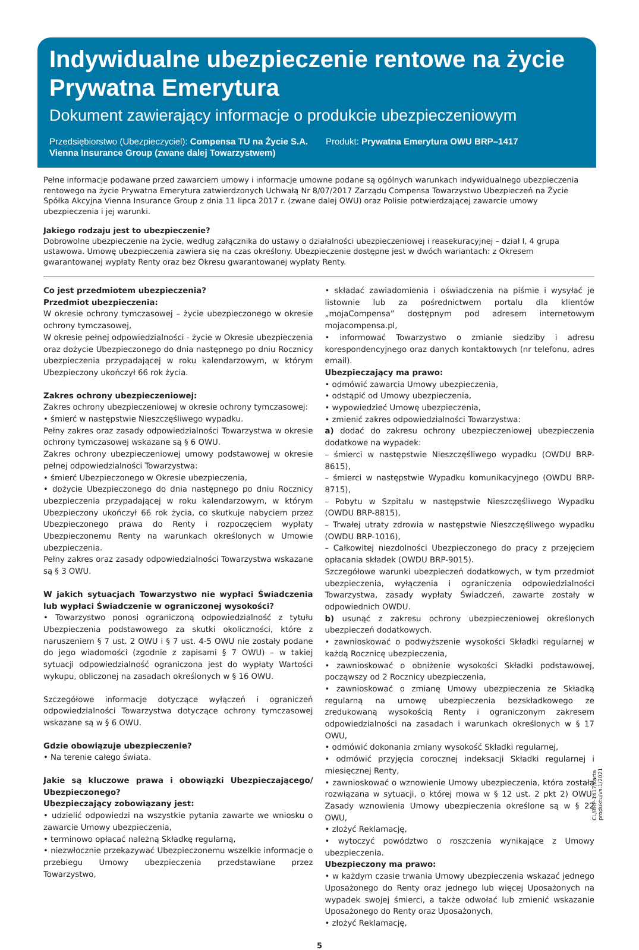Indywidualne ubezpieczenie rentowe na życie
Prywatna Emerytura
Dokument zawierający informacje o produkcie ubezpieczeniowym
Przedsiębiorstwo (Ubezpieczyciel): Compensa TU na Życie S.A. Vienna Insurance Group (zwane dalej Towarzystwem)
Produkt: Prywatna Emerytura OWU BRP–1417
Pełne informacje podawane przed zawarciem umowy i informacje umowne podane są ogólnych warunkach indywidualnego ubezpieczenia rentowego na życie Prywatna Emerytura zatwierdzonych Uchwałą Nr 8/07/2017 Zarządu Compensa Towarzystwo Ubezpieczeń na Życie Spółka Akcyjna Vienna Insurance Group z dnia 11 lipca 2017 r. (zwane dalej OWU) oraz Polisie potwierdzającej zawarcie umowy ubezpieczenia i jej warunki.
Jakiego rodzaju jest to ubezpieczenie?
Dobrowolne ubezpieczenie na życie, według załącznika do ustawy o działalności ubezpieczeniowej i reasekuracyjnej – dział I, 4 grupa ustawowa. Umowę ubezpieczenia zawiera się na czas określony. Ubezpieczenie dostępne jest w dwóch wariantach: z Okresem gwarantowanej wypłaty Renty oraz bez Okresu gwarantowanej wypłaty Renty.
Co jest przedmiotem ubezpieczenia?
Przedmiot ubezpieczenia:
W okresie ochrony tymczasowej – życie ubezpieczonego w okresie ochrony tymczasowej,
W okresie pełnej odpowiedzialności - życie w Okresie ubezpieczenia oraz dożycie Ubezpieczonego do dnia następnego po dniu Rocznicy ubezpieczenia przypadającej w roku kalendarzowym, w którym Ubezpieczony ukończył 66 rok życia.
Zakres ochrony ubezpieczeniowej:
Zakres ochrony ubezpieczeniowej w okresie ochrony tymczasowej:
• śmierć w następstwie Nieszczęśliwego wypadku.
Pełny zakres oraz zasady odpowiedzialności Towarzystwa w okresie ochrony tymczasowej wskazane są § 6 OWU.
Zakres ochrony ubezpieczeniowej umowy podstawowej w okresie pełnej odpowiedzialności Towarzystwa:
• śmierć Ubezpieczonego w Okresie ubezpieczenia,
• dożycie Ubezpieczonego do dnia następnego po dniu Rocznicy ubezpieczenia przypadającej w roku kalendarzowym, w którym Ubezpieczony ukończył 66 rok życia, co skutkuje nabyciem przez Ubezpieczonego prawa do Renty i rozpoczęciem wypłaty Ubezpieczonemu Renty na warunkach określonych w Umowie ubezpieczenia.
Pełny zakres oraz zasady odpowiedzialności Towarzystwa wskazane są § 3 OWU.
W jakich sytuacjach Towarzystwo nie wypłaci Świadczenia lub wypłaci Świadczenie w ograniczonej wysokości?
• Towarzystwo ponosi ograniczoną odpowiedzialność z tytułu Ubezpieczenia podstawowego za skutki okoliczności, które z naruszeniem § 7 ust. 2 OWU i § 7 ust. 4-5 OWU nie zostały podane do jego wiadomości (zgodnie z zapisami § 7 OWU) – w takiej sytuacji odpowiedzialność ograniczona jest do wypłaty Wartości wykupu, obliczonej na zasadach określonych w § 16 OWU.
Szczegółowe informacje dotyczące wyłączeń i ograniczeń odpowiedzialności Towarzystwa dotyczące ochrony tymczasowej wskazane są w § 6 OWU.
Gdzie obowiązuje ubezpieczenie?
• Na terenie całego świata.
Jakie są kluczowe prawa i obowiązki Ubezpieczającego/ Ubezpieczonego?
Ubezpieczający zobowiązany jest:
• udzielić odpowiedzi na wszystkie pytania zawarte we wniosku o zawarcie Umowy ubezpieczenia,
• terminowo opłacać należną Składkę regularną,
• niezwłocznie przekazywać Ubezpieczonemu wszelkie informacje o przebiegu Umowy ubezpieczenia przedstawiane przez Towarzystwo,
• składać zawiadomienia i oświadczenia na piśmie i wysyłać je listownie lub za pośrednictwem portalu dla klientów „mojaCompensa” dostępnym pod adresem internetowym mojacompensa.pl,
• informować Towarzystwo o zmianie siedziby i adresu korespondencyjnego oraz danych kontaktowych (nr telefonu, adres email).
Ubezpieczający ma prawo:
• odmówić zawarcia Umowy ubezpieczenia,
• odstąpić od Umowy ubezpieczenia,
• wypowiedzieć Umowę ubezpieczenia,
• zmienić zakres odpowiedzialności Towarzystwa:
a) dodać do zakresu ochrony ubezpieczeniowej ubezpieczenia dodatkowe na wypadek:
– śmierci w następstwie Nieszczęśliwego wypadku (OWDU BRP-8615),
– śmierci w następstwie Wypadku komunikacyjnego (OWDU BRP-8715),
– Pobytu w Szpitalu w następstwie Nieszczęśliwego Wypadku (OWDU BRP-8815),
– Trwałej utraty zdrowia w następstwie Nieszczęśliwego wypadku (OWDU BRP-1016),
– Całkowitej niezdolności Ubezpieczonego do pracy z przejęciem opłacania składek (OWDU BRP-9015).
Szczegółowe warunki ubezpieczeń dodatkowych, w tym przedmiot ubezpieczenia, wyłączenia i ograniczenia odpowiedzialności Towarzystwa, zasady wypłaty Świadczeń, zawarte zostały w odpowiednich OWDU.
b) usunąć z zakresu ochrony ubezpieczeniowej określonych ubezpieczeń dodatkowych.
• zawnioskować o podwyższenie wysokości Składki regularnej w każdą Rocznicę ubezpieczenia,
• zawnioskować o obniżenie wysokości Składki podstawowej, począwszy od 2 Rocznicy ubezpieczenia,
• zawnioskować o zmianę Umowy ubezpieczenia ze Składką regularną na umowę ubezpieczenia bezskładkowego ze zredukowaną wysokością Renty i ograniczonym zakresem odpowiedzialności na zasadach i warunkach określonych w § 17 OWU,
• odmówić dokonania zmiany wysokość Składki regularnej,
• odmówić przyjęcia corocznej indeksacji Składki regularnej i miesięcznej Renty,
• zawnioskować o wznowienie Umowy ubezpieczenia, która została rozwiązana w sytuacji, o której mowa w § 12 ust. 2 pkt 2) OWU. Zasady wznowienia Umowy ubezpieczenia określone są w § 22 OWU,
• złożyć Reklamację,
• wytoczyć powództwo o roszczenia wynikające z Umowy ubezpieczenia.
Ubezpieczony ma prawo:
• w każdym czasie trwania Umowy ubezpieczenia wskazać jednego Uposażonego do Renty oraz jednego lub więcej Uposażonych na wypadek swojej śmierci, a także odwołać lub zmienić wskazanie Uposażonego do Renty oraz Uposażonych,
• złożyć Reklamację,
5
CL/BRP-1417/karta produktu/vs.1/2021